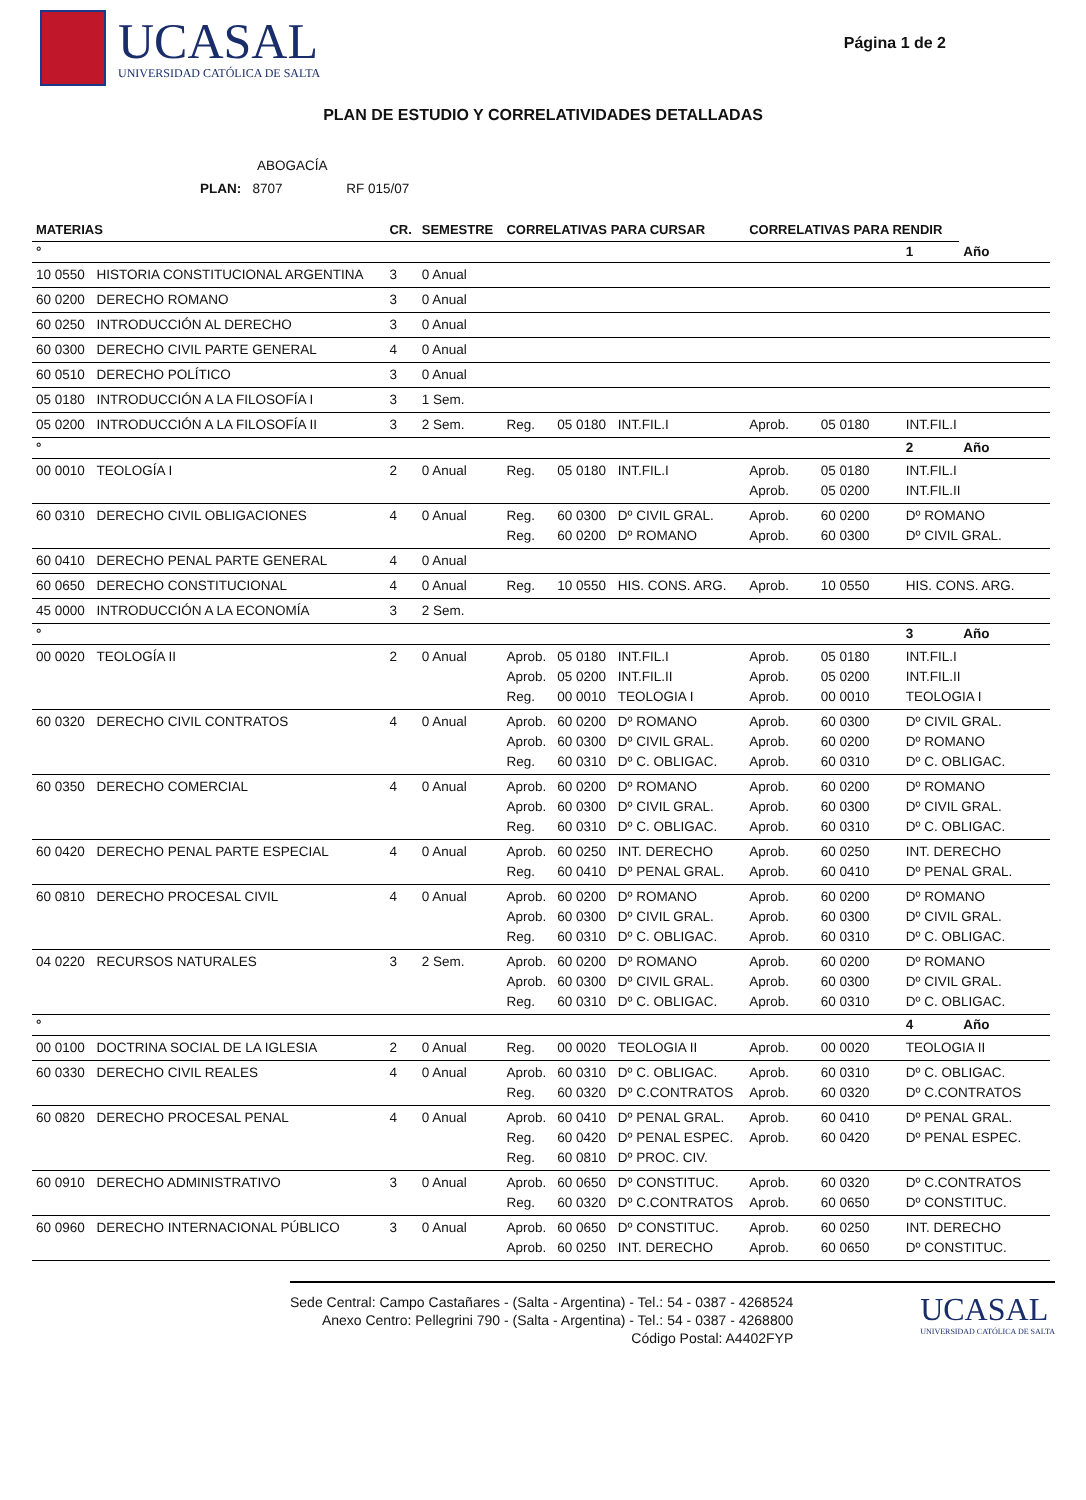UCASAL
UNIVERSIDAD CATÓLICA DE SALTA
Página 1 de 2
PLAN DE ESTUDIO Y CORRELATIVIDADES DETALLADAS
ABOGACÍA
PLAN: 8707 RF 015/07
| MATERIAS | | CR. | SEMESTRE | CORRELATIVAS PARA CURSAR | | | CORRELATIVAS PARA RENDIR | | | |
| --- | --- | --- | --- | --- | --- | --- | --- | --- | --- | --- |
| ° | | | | | | | | | 1 | Año |
| 10 0550 | HISTORIA CONSTITUCIONAL ARGENTINA | 3 | 0 Anual | | | | | | | |
| 60 0200 | DERECHO ROMANO | 3 | 0 Anual | | | | | | | |
| 60 0250 | INTRODUCCIÓN AL DERECHO | 3 | 0 Anual | | | | | | | |
| 60 0300 | DERECHO CIVIL PARTE GENERAL | 4 | 0 Anual | | | | | | | |
| 60 0510 | DERECHO POLÍTICO | 3 | 0 Anual | | | | | | | |
| 05 0180 | INTRODUCCIÓN A LA FILOSOFÍA I | 3 | 1 Sem. | | | | | | | |
| 05 0200 | INTRODUCCIÓN A LA FILOSOFÍA II | 3 | 2 Sem. | Reg. | 05 0180 | INT.FIL.I | Aprob. | 05 0180 | INT.FIL.I | |
| ° | | | | | | | | | 2 | Año |
| 00 0010 | TEOLOGÍA I | 2 | 0 Anual | Reg. | 05 0180 | INT.FIL.I | Aprob. Aprob. | 05 0180 05 0200 | INT.FIL.I INT.FIL.II | |
| 60 0310 | DERECHO CIVIL OBLIGACIONES | 4 | 0 Anual | Reg. Reg. | 60 0300 60 0200 | Dº CIVIL GRAL. Dº ROMANO | Aprob. Aprob. | 60 0200 60 0300 | Dº ROMANO Dº CIVIL GRAL. | |
| 60 0410 | DERECHO PENAL PARTE GENERAL | 4 | 0 Anual | | | | | | | |
| 60 0650 | DERECHO CONSTITUCIONAL | 4 | 0 Anual | Reg. | 10 0550 | HIS. CONS. ARG. | Aprob. | 10 0550 | HIS. CONS. ARG. | |
| 45 0000 | INTRODUCCIÓN A LA ECONOMÍA | 3 | 2 Sem. | | | | | | | |
| ° | | | | | | | | | 3 | Año |
| 00 0020 | TEOLOGÍA II | 2 | 0 Anual | Aprob. Aprob. Reg. | 05 0180 05 0200 00 0010 | INT.FIL.I INT.FIL.II TEOLOGIA I | Aprob. Aprob. Aprob. | 05 0180 05 0200 00 0010 | INT.FIL.I INT.FIL.II TEOLOGIA I | |
| 60 0320 | DERECHO CIVIL CONTRATOS | 4 | 0 Anual | Aprob. Aprob. Reg. | 60 0200 60 0300 60 0310 | Dº ROMANO Dº CIVIL GRAL. Dº C. OBLIGAC. | Aprob. Aprob. Aprob. | 60 0300 60 0200 60 0310 | Dº CIVIL GRAL. Dº ROMANO Dº C. OBLIGAC. | |
| 60 0350 | DERECHO COMERCIAL | 4 | 0 Anual | Aprob. Aprob. Reg. | 60 0200 60 0300 60 0310 | Dº ROMANO Dº CIVIL GRAL. Dº C. OBLIGAC. | Aprob. Aprob. Aprob. | 60 0200 60 0300 60 0310 | Dº ROMANO Dº CIVIL GRAL. Dº C. OBLIGAC. | |
| 60 0420 | DERECHO PENAL PARTE ESPECIAL | 4 | 0 Anual | Aprob. Reg. | 60 0250 60 0410 | INT. DERECHO Dº PENAL GRAL. | Aprob. Aprob. | 60 0250 60 0410 | INT. DERECHO Dº PENAL GRAL. | |
| 60 0810 | DERECHO PROCESAL CIVIL | 4 | 0 Anual | Aprob. Aprob. Reg. | 60 0200 60 0300 60 0310 | Dº ROMANO Dº CIVIL GRAL. Dº C. OBLIGAC. | Aprob. Aprob. Aprob. | 60 0200 60 0300 60 0310 | Dº ROMANO Dº CIVIL GRAL. Dº C. OBLIGAC. | |
| 04 0220 | RECURSOS NATURALES | 3 | 2 Sem. | Aprob. Aprob. Reg. | 60 0200 60 0300 60 0310 | Dº ROMANO Dº CIVIL GRAL. Dº C. OBLIGAC. | Aprob. Aprob. Aprob. | 60 0200 60 0300 60 0310 | Dº ROMANO Dº CIVIL GRAL. Dº C. OBLIGAC. | |
| ° | | | | | | | | | 4 | Año |
| 00 0100 | DOCTRINA SOCIAL DE LA IGLESIA | 2 | 0 Anual | Reg. | 00 0020 | TEOLOGIA II | Aprob. | 00 0020 | TEOLOGIA II | |
| 60 0330 | DERECHO CIVIL REALES | 4 | 0 Anual | Aprob. Reg. | 60 0310 60 0320 | Dº C. OBLIGAC. Dº C.CONTRATOS | Aprob. Aprob. | 60 0310 60 0320 | Dº C. OBLIGAC. Dº C.CONTRATOS | |
| 60 0820 | DERECHO PROCESAL PENAL | 4 | 0 Anual | Aprob. Reg. Reg. | 60 0410 60 0420 60 0810 | Dº PENAL GRAL. Dº PENAL ESPEC. Dº PROC. CIV. | Aprob. Aprob. | 60 0410 60 0420 | Dº PENAL GRAL. Dº PENAL ESPEC. | |
| 60 0910 | DERECHO ADMINISTRATIVO | 3 | 0 Anual | Aprob. Reg. | 60 0650 60 0320 | Dº CONSTITUC. Dº C.CONTRATOS | Aprob. Aprob. | 60 0320 60 0650 | Dº C.CONTRATOS Dº CONSTITUC. | |
| 60 0960 | DERECHO INTERNACIONAL PÚBLICO | 3 | 0 Anual | Aprob. Aprob. | 60 0650 60 0250 | Dº CONSTITUC. INT. DERECHO | Aprob. Aprob. | 60 0250 60 0650 | INT. DERECHO Dº CONSTITUC. | |
Sede Central: Campo Castañares - (Salta - Argentina) - Tel.: 54 - 0387 - 4268524
Anexo Centro: Pellegrini 790 - (Salta - Argentina) - Tel.: 54 - 0387 - 4268800
Código Postal: A4402FYP
UCASAL
UNIVERSIDAD CATÓLICA DE SALTA